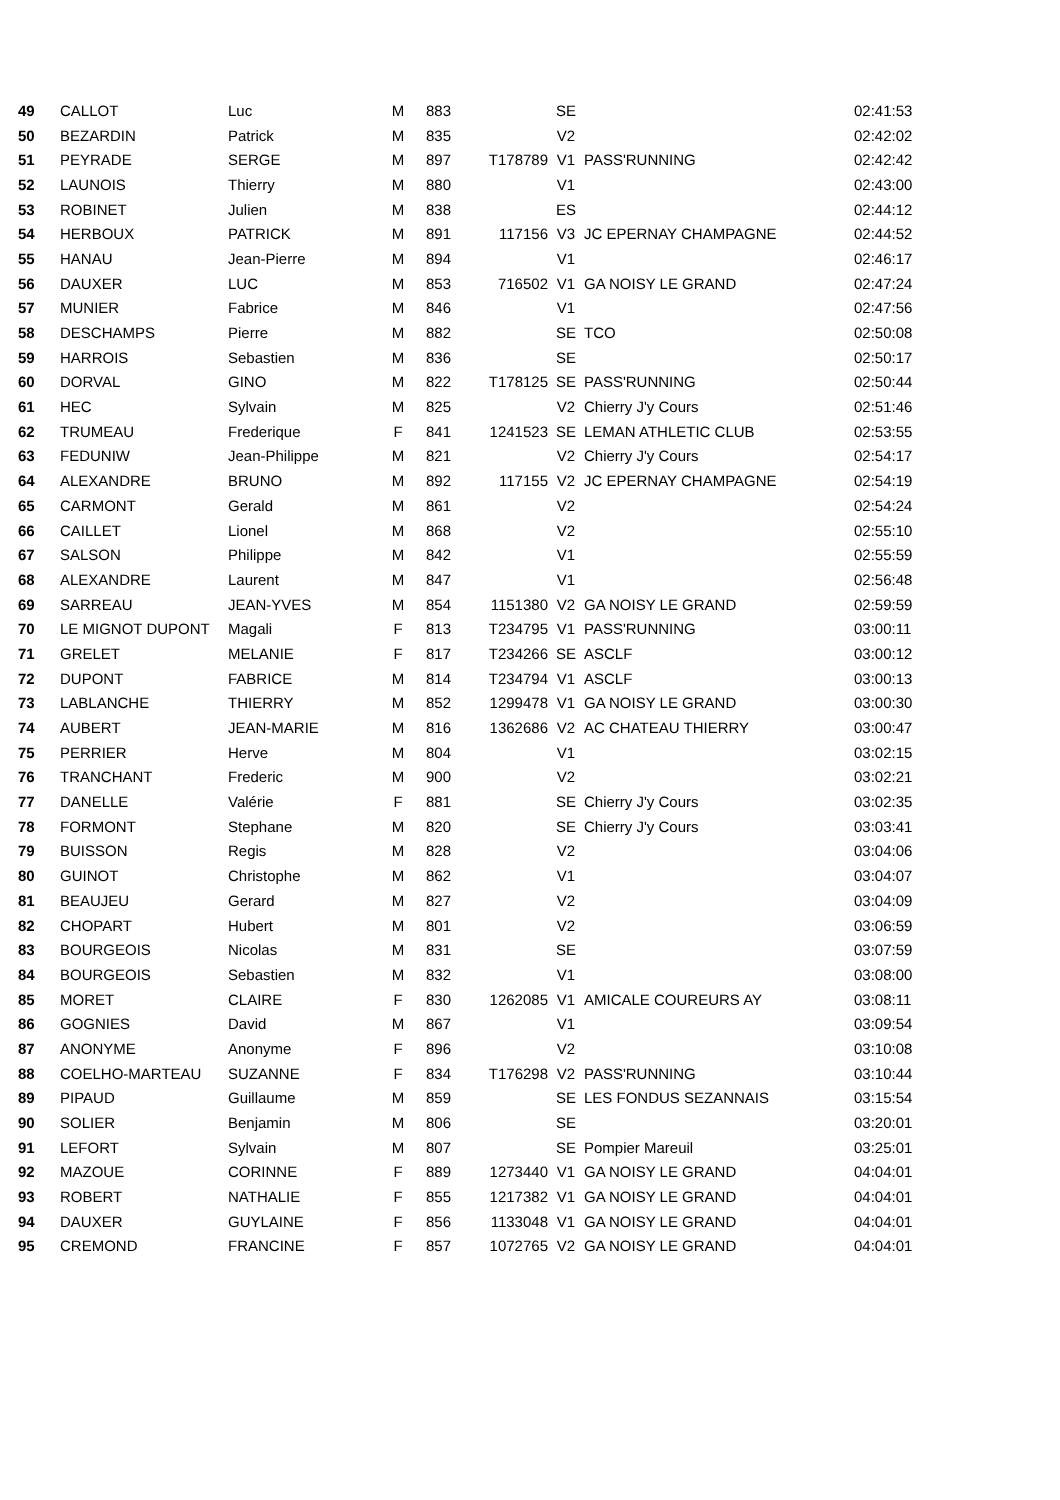| 49 | CALLOT | Luc | M | 883 | | SE | | 02:41:53 |
| 50 | BEZARDIN | Patrick | M | 835 | | V2 | | 02:42:02 |
| 51 | PEYRADE | SERGE | M | 897 | T178789 | V1 | PASS'RUNNING | 02:42:42 |
| 52 | LAUNOIS | Thierry | M | 880 | | V1 | | 02:43:00 |
| 53 | ROBINET | Julien | M | 838 | | ES | | 02:44:12 |
| 54 | HERBOUX | PATRICK | M | 891 | 117156 | V3 | JC EPERNAY CHAMPAGNE | 02:44:52 |
| 55 | HANAU | Jean-Pierre | M | 894 | | V1 | | 02:46:17 |
| 56 | DAUXER | LUC | M | 853 | 716502 | V1 | GA NOISY LE GRAND | 02:47:24 |
| 57 | MUNIER | Fabrice | M | 846 | | V1 | | 02:47:56 |
| 58 | DESCHAMPS | Pierre | M | 882 | | SE | TCO | 02:50:08 |
| 59 | HARROIS | Sebastien | M | 836 | | SE | | 02:50:17 |
| 60 | DORVAL | GINO | M | 822 | T178125 | SE | PASS'RUNNING | 02:50:44 |
| 61 | HEC | Sylvain | M | 825 | | V2 | Chierry J'y Cours | 02:51:46 |
| 62 | TRUMEAU | Frederique | F | 841 | 1241523 | SE | LEMAN ATHLETIC CLUB | 02:53:55 |
| 63 | FEDUNIW | Jean-Philippe | M | 821 | | V2 | Chierry J'y Cours | 02:54:17 |
| 64 | ALEXANDRE | BRUNO | M | 892 | 117155 | V2 | JC EPERNAY CHAMPAGNE | 02:54:19 |
| 65 | CARMONT | Gerald | M | 861 | | V2 | | 02:54:24 |
| 66 | CAILLET | Lionel | M | 868 | | V2 | | 02:55:10 |
| 67 | SALSON | Philippe | M | 842 | | V1 | | 02:55:59 |
| 68 | ALEXANDRE | Laurent | M | 847 | | V1 | | 02:56:48 |
| 69 | SARREAU | JEAN-YVES | M | 854 | 1151380 | V2 | GA NOISY LE GRAND | 02:59:59 |
| 70 | LE MIGNOT DUPONT | Magali | F | 813 | T234795 | V1 | PASS'RUNNING | 03:00:11 |
| 71 | GRELET | MELANIE | F | 817 | T234266 | SE | ASCLF | 03:00:12 |
| 72 | DUPONT | FABRICE | M | 814 | T234794 | V1 | ASCLF | 03:00:13 |
| 73 | LABLANCHE | THIERRY | M | 852 | 1299478 | V1 | GA NOISY LE GRAND | 03:00:30 |
| 74 | AUBERT | JEAN-MARIE | M | 816 | 1362686 | V2 | AC CHATEAU THIERRY | 03:00:47 |
| 75 | PERRIER | Herve | M | 804 | | V1 | | 03:02:15 |
| 76 | TRANCHANT | Frederic | M | 900 | | V2 | | 03:02:21 |
| 77 | DANELLE | Valérie | F | 881 | | SE | Chierry J'y Cours | 03:02:35 |
| 78 | FORMONT | Stephane | M | 820 | | SE | Chierry J'y Cours | 03:03:41 |
| 79 | BUISSON | Regis | M | 828 | | V2 | | 03:04:06 |
| 80 | GUINOT | Christophe | M | 862 | | V1 | | 03:04:07 |
| 81 | BEAUJEU | Gerard | M | 827 | | V2 | | 03:04:09 |
| 82 | CHOPART | Hubert | M | 801 | | V2 | | 03:06:59 |
| 83 | BOURGEOIS | Nicolas | M | 831 | | SE | | 03:07:59 |
| 84 | BOURGEOIS | Sebastien | M | 832 | | V1 | | 03:08:00 |
| 85 | MORET | CLAIRE | F | 830 | 1262085 | V1 | AMICALE COUREURS AY | 03:08:11 |
| 86 | GOGNIES | David | M | 867 | | V1 | | 03:09:54 |
| 87 | ANONYME | Anonyme | F | 896 | | V2 | | 03:10:08 |
| 88 | COELHO-MARTEAU | SUZANNE | F | 834 | T176298 | V2 | PASS'RUNNING | 03:10:44 |
| 89 | PIPAUD | Guillaume | M | 859 | | SE | LES FONDUS SEZANNAIS | 03:15:54 |
| 90 | SOLIER | Benjamin | M | 806 | | SE | | 03:20:01 |
| 91 | LEFORT | Sylvain | M | 807 | | SE | Pompier Mareuil | 03:25:01 |
| 92 | MAZOUE | CORINNE | F | 889 | 1273440 | V1 | GA NOISY LE GRAND | 04:04:01 |
| 93 | ROBERT | NATHALIE | F | 855 | 1217382 | V1 | GA NOISY LE GRAND | 04:04:01 |
| 94 | DAUXER | GUYLAINE | F | 856 | 1133048 | V1 | GA NOISY LE GRAND | 04:04:01 |
| 95 | CREMOND | FRANCINE | F | 857 | 1072765 | V2 | GA NOISY LE GRAND | 04:04:01 |